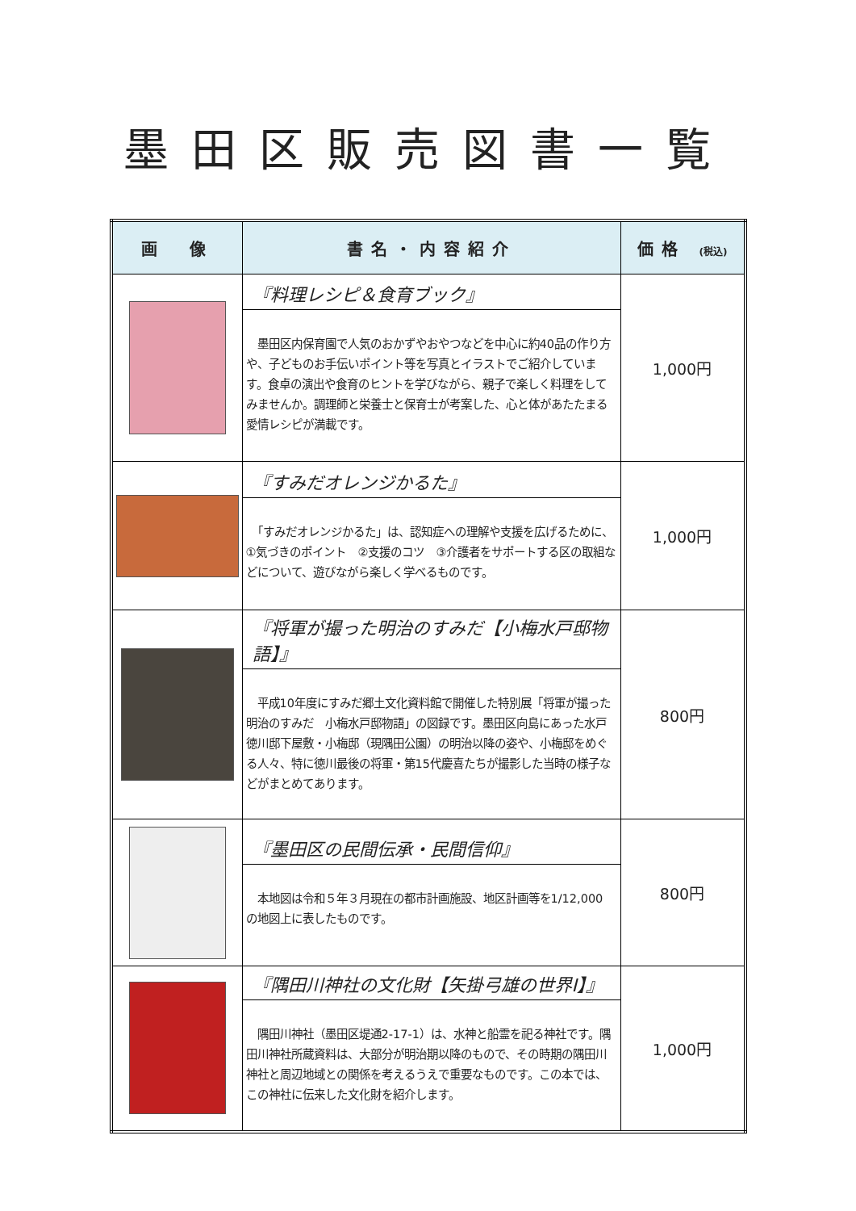墨田区販売図書一覧
| 画 像 | 書名・内容紹介 | 価格 (税込) |
| --- | --- | --- |
| | 『料理レシピ＆食育ブック』 墨田区内保育園で人気のおかずやおやつなどを中心に約40品の作り方や、子どものお手伝いポイント等を写真とイラストでご紹介しています。食卓の演出や食育のヒントを学びながら、親子で楽しく料理をしてみませんか。調理師と栄養士と保育士が考案した、心と体があたたまる愛情レシピが満載です。 | 1,000円 |
| | 『すみだオレンジかるた』 「すみだオレンジかるた」は、認知症への理解や支援を広げるために、①気づきのポイント ②支援のコツ ③介護者をサポートする区の取組などについて、遊びながら楽しく学べるものです。 | 1,000円 |
| | 『将軍が撮った明治のすみだ【小梅水戸邸物語】』 平成10年度にすみだ郷土文化資料館で開催した特別展「将軍が撮った明治のすみだ 小梅水戸邸物語」の図録です。墨田区向島にあった水戸徳川邸下屋敷・小梅邸（現隅田公園）の明治以降の姿や、小梅邸をめぐる人々、特に徳川最後の将軍・第15代慶喜たちが撮影した当時の様子などがまとめてあります。 | 800円 |
| | 『墨田区の民間伝承・民間信仰』 本地図は令和５年３月現在の都市計画施設、地区計画等を1/12,000 の地図上に表したものです。 | 800円 |
| | 『隅田川神社の文化財【矢掛弓雄の世界Ⅰ】』 隅田川神社（墨田区堤通2-17-1）は、水神と船霊を祀る神社です。隅田川神社所蔵資料は、大部分が明治期以降のもので、その時期の隅田川神社と周辺地域との関係を考えるうえで重要なものです。この本では、この神社に伝来した文化財を紹介します。 | 1,000円 |